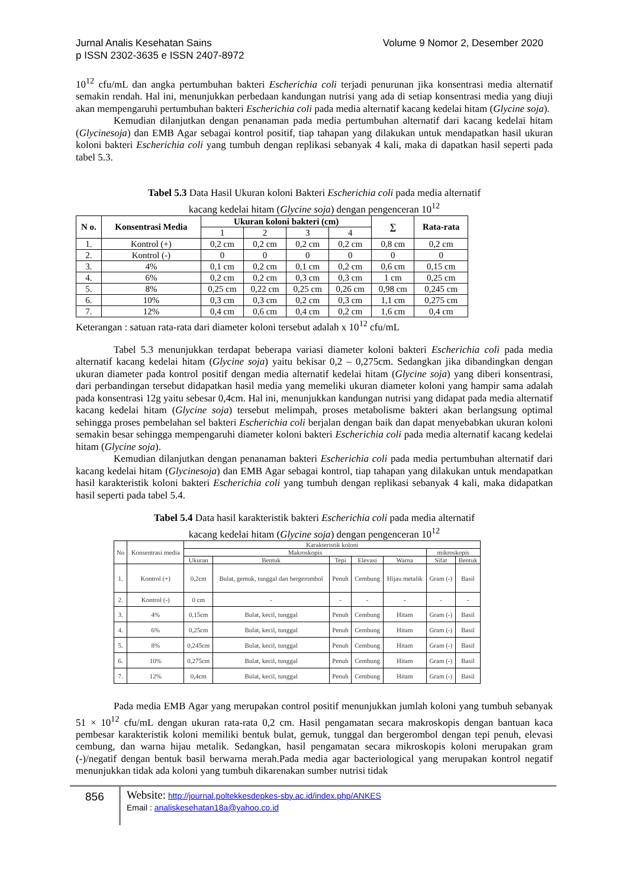Volume 9 Nomor 2, Desember 2020 Jurnal Analis Kesehatan Sains
p ISSN 2302-3635 e ISSN 2407-8972
10<sup>12</sup> cfu/mL dan angka pertumbuhan bakteri Escherichia coli terjadi penurunan jika konsentrasi media alternatif semakin rendah. Hal ini, menunjukkan perbedaan kandungan nutrisi yang ada di setiap konsentrasi media yang diuji akan mempengaruhi pertumbuhan bakteri Escherichia coli pada media alternatif kacang kedelai hitam (Glycine soja).
Kemudian dilanjutkan dengan penanaman pada media pertumbuhan alternatif dari kacang kedelai hitam (Glycinesoja) dan EMB Agar sebagai kontrol positif, tiap tahapan yang dilakukan untuk mendapatkan hasil ukuran koloni bakteri Escherichia coli yang tumbuh dengan replikasi sebanyak 4 kali, maka di dapatkan hasil seperti pada tabel 5.3.
Tabel 5.3 Data Hasil Ukuran koloni Bakteri Escherichia coli pada media alternatif
kacang kedelai hitam (Glycine soja) dengan pengenceran 10<sup>12</sup>
| N o. | Konsentrasi Media | Ukuran koloni bakteri (cm) | | | | ∑ | Rata-rata |
| --- | --- | --- | --- | --- | --- | --- | --- |
| | | 1 | 2 | 3 | 4 | | |
| 1. | Kontrol (+) | 0,2 cm | 0,2 cm | 0,2 cm | 0,2 cm | 0,8 cm | 0,2 cm |
| 2. | Kontrol (-) | 0 | 0 | 0 | 0 | 0 | 0 |
| 3. | 4% | 0,1 cm | 0,2 cm | 0,1 cm | 0,2 cm | 0,6 cm | 0,15 cm |
| 4. | 6% | 0,2 cm | 0,2 cm | 0,3 cm | 0,3 cm | 1 cm | 0,25 cm |
| 5. | 8% | 0,25 cm | 0,22 cm | 0,25 cm | 0,26 cm | 0,98 cm | 0,245 cm |
| 6. | 10% | 0,3 cm | 0,3 cm | 0,2 cm | 0,3 cm | 1,1 cm | 0,275 cm |
| 7. | 12% | 0,4 cm | 0,6 cm | 0,4 cm | 0,2 cm | 1,6 cm | 0,4 cm |
Keterangan : satuan rata-rata dari diameter koloni tersebut adalah x 10<sup>12</sup> cfu/mL
Tabel 5.3 menunjukkan terdapat beberapa variasi diameter koloni bakteri Escherichia coli pada media alternatif kacang kedelai hitam (Glycine soja) yaitu bekisar 0,2 – 0,275cm. Sedangkan jika dibandingkan dengan ukuran diameter pada kontrol positif dengan media alternatif kedelai hitam (Glycine soja) yang diberi konsentrasi, dari perbandingan tersebut didapatkan hasil media yang memeliki ukuran diameter koloni yang hampir sama adalah pada konsentrasi 12g yaitu sebesar 0,4cm. Hal ini, menunjukkan kandungan nutrisi yang didapat pada media alternatif kacang kedelai hitam (Glycine soja) tersebut melimpah, proses metabolisme bakteri akan berlangsung optimal sehingga proses pembelahan sel bakteri Escherichia coli berjalan dengan baik dan dapat menyebabkan ukuran koloni semakin besar sehingga mempengaruhi diameter koloni bakteri Escherichia coli pada media alternatif kacang kedelai hitam (Glycine soja).
Kemudian dilanjutkan dengan penanaman bakteri Escherichia coli pada media pertumbuhan alternatif dari kacang kedelai hitam (Glycinesoja) dan EMB Agar sebagai kontrol, tiap tahapan yang dilakukan untuk mendapatkan hasil karakteristik koloni bakteri Escherichia coli yang tumbuh dengan replikasi sebanyak 4 kali, maka didapatkan hasil seperti pada tabel 5.4.
Tabel 5.4 Data hasil karakteristik bakteri Escherichia coli pada media alternatif
kacang kedelai hitam (Glycine soja) dengan pengenceran 10<sup>12</sup>
| No | Konsentrasi media | Karakteristik koloni | | | | | | |
| --- | --- | --- | --- | --- | --- | --- | --- | --- |
| | | Makroskopis | | | | | mikroskopis | |
| | | Ukuran | Bentuk | Tepi | Elevasi | Warna | Sifat | Bentuk |
| 1. | Kontrol (+) | 0,2cm | Bulat, gemuk, tunggal dan bergerombol | Penuh | Cembung | Hijau metalik | Gram (-) | Basil |
| 2. | Kontrol (-) | 0 cm | - | - | - | - | - | - |
| 3. | 4% | 0,15cm | Bulat, kecil, tunggal | Penuh | Cembung | Hitam | Gram (-) | Basil |
| 4. | 6% | 0,25cm | Bulat, kecil, tunggal | Penuh | Cembung | Hitam | Gram (-) | Basil |
| 5. | 8% | 0,245cm | Bulat, kecil, tunggal | Penuh | Cembung | Hitam | Gram (-) | Basil |
| 6. | 10% | 0,275cm | Bulat, kecil, tunggal | Penuh | Cembung | Hitam | Gram (-) | Basil |
| 7. | 12% | 0,4cm | Bulat, kecil, tunggal | Penuh | Cembung | Hitam | Gram (-) | Basil |
Pada media EMB Agar yang merupakan control positif menunjukkan jumlah koloni yang tumbuh sebanyak 51 × 10<sup>12</sup> cfu/mL dengan ukuran rata-rata 0,2 cm. Hasil pengamatan secara makroskopis dengan bantuan kaca pembesar karakteristik koloni memiliki bentuk bulat, gemuk, tunggal dan bergerombol dengan tepi penuh, elevasi cembung, dan warna hijau metalik. Sedangkan, hasil pengamatan secara mikroskopis koloni merupakan gram (-)/negatif dengan bentuk basil berwarna merah.Pada media agar bacteriological yang merupakan kontrol negatif menunjukkan tidak ada koloni yang tumbuh dikarenakan sumber nutrisi tidak
856
Website: http://journal.poltekkesdepkes-sby.ac.id/index.php/ANKES
Email : analiskesehatan18a@yahoo.co.id